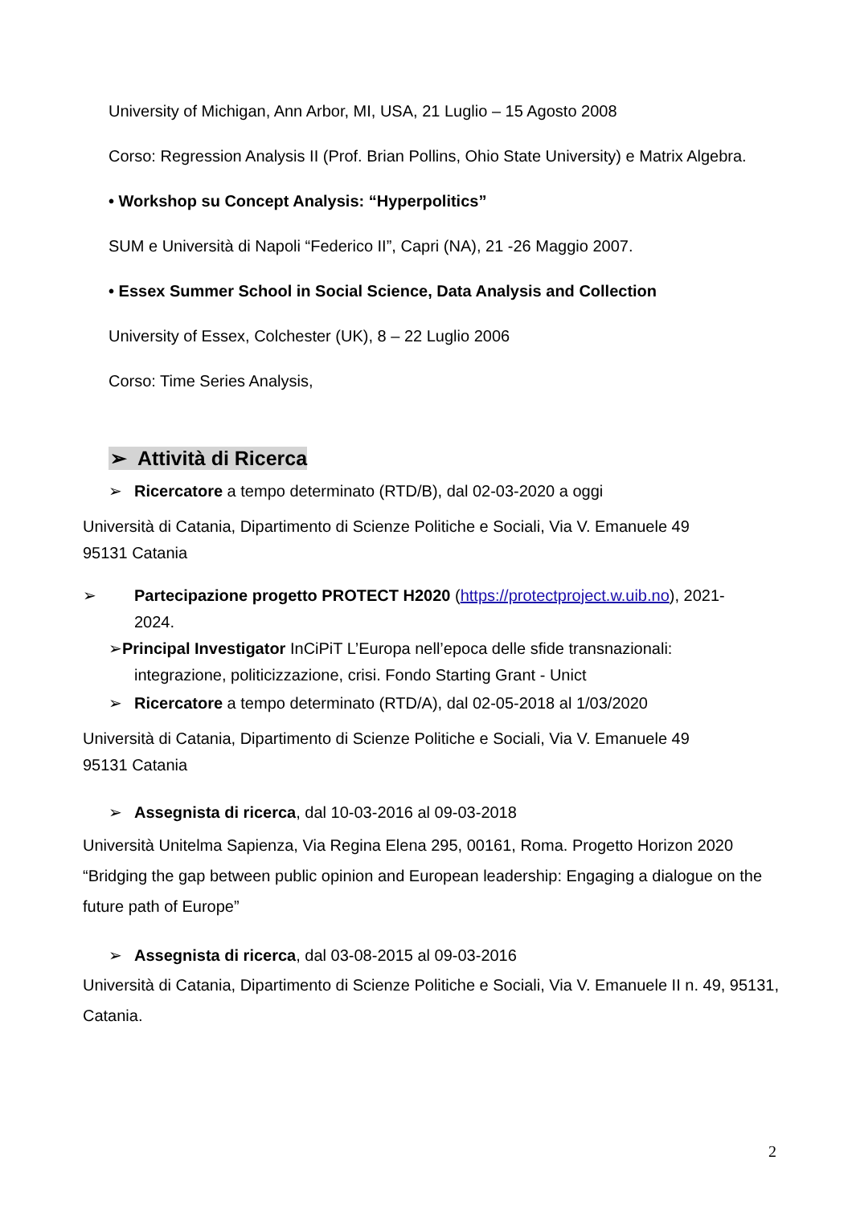University of Michigan, Ann Arbor, MI, USA, 21 Luglio – 15 Agosto 2008
Corso: Regression Analysis II (Prof. Brian Pollins, Ohio State University) e Matrix Algebra.
• Workshop su Concept Analysis: “Hyperpolitics”
SUM e Università di Napoli “Federico II”, Capri (NA), 21 -26 Maggio 2007.
• Essex Summer School in Social Science, Data Analysis and Collection
University of Essex, Colchester (UK), 8 – 22 Luglio 2006
Corso: Time Series Analysis,
➢ Attività di Ricerca
➢ Ricercatore a tempo determinato (RTD/B), dal 02-03-2020 a oggi
Università di Catania, Dipartimento di Scienze Politiche e Sociali, Via V. Emanuele 49
95131 Catania
➢ Partecipazione progetto PROTECT H2020 (https://protectproject.w.uib.no), 2021-2024.
➢Principal Investigator InCiPiT L’Europa nell’epoca delle sfide transnazionali: integrazione, politicizzazione, crisi. Fondo Starting Grant - Unict
➢ Ricercatore a tempo determinato (RTD/A), dal 02-05-2018 al 1/03/2020
Università di Catania, Dipartimento di Scienze Politiche e Sociali, Via V. Emanuele 49
95131 Catania
➢ Assegnista di ricerca, dal 10-03-2016 al 09-03-2018
Università Unitelma Sapienza, Via Regina Elena 295, 00161, Roma. Progetto Horizon 2020 “Bridging the gap between public opinion and European leadership: Engaging a dialogue on the future path of Europe”
➢ Assegnista di ricerca, dal 03-08-2015 al 09-03-2016
Università di Catania, Dipartimento di Scienze Politiche e Sociali, Via V. Emanuele II n. 49, 95131, Catania.
2